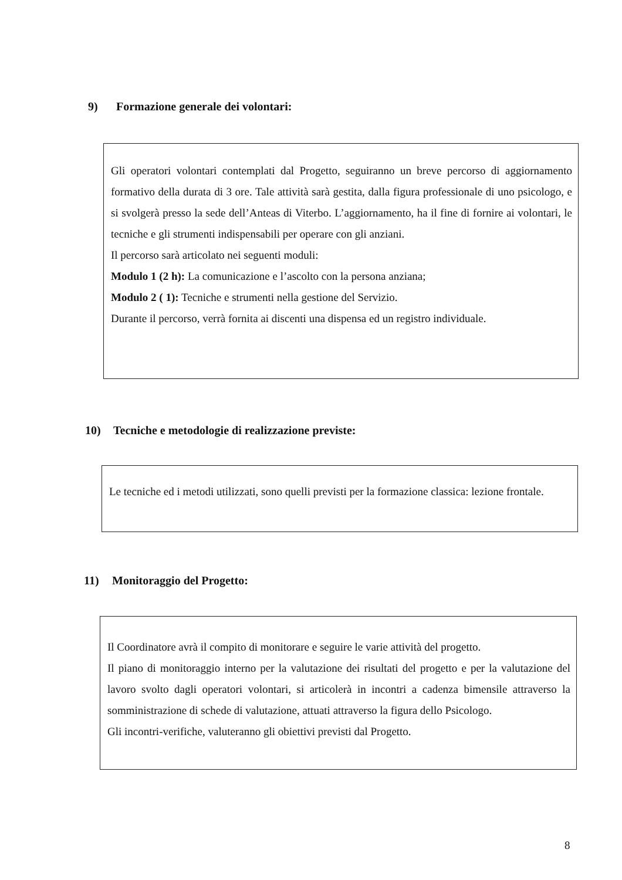9) Formazione generale dei volontari:
Gli operatori volontari contemplati dal Progetto, seguiranno un breve percorso di aggiornamento formativo della durata di 3 ore. Tale attività sarà gestita, dalla figura professionale di uno psicologo, e si svolgerà presso la sede dell’Anteas di Viterbo. L’aggiornamento, ha il fine di fornire ai volontari, le tecniche e gli strumenti indispensabili per operare con gli anziani.
Il percorso sarà articolato nei seguenti moduli:
Modulo 1 (2 h): La comunicazione e l’ascolto con la persona anziana;
Modulo 2 ( 1): Tecniche e strumenti nella gestione del Servizio.
Durante il percorso, verrà fornita ai discenti una dispensa ed un registro individuale.
10) Tecniche e metodologie di realizzazione previste:
Le tecniche ed i metodi utilizzati, sono quelli previsti per la formazione classica: lezione frontale.
11) Monitoraggio del Progetto:
Il Coordinatore avrà il compito di monitorare e seguire le varie attività del progetto.
Il piano di monitoraggio interno per la valutazione dei risultati del progetto e per la valutazione del lavoro svolto dagli operatori volontari, si articolerà in incontri a cadenza bimensile attraverso la somministrazione di schede di valutazione, attuati attraverso la figura dello Psicologo.
Gli incontri-verifiche, valuteranno gli obiettivi previsti dal Progetto.
8